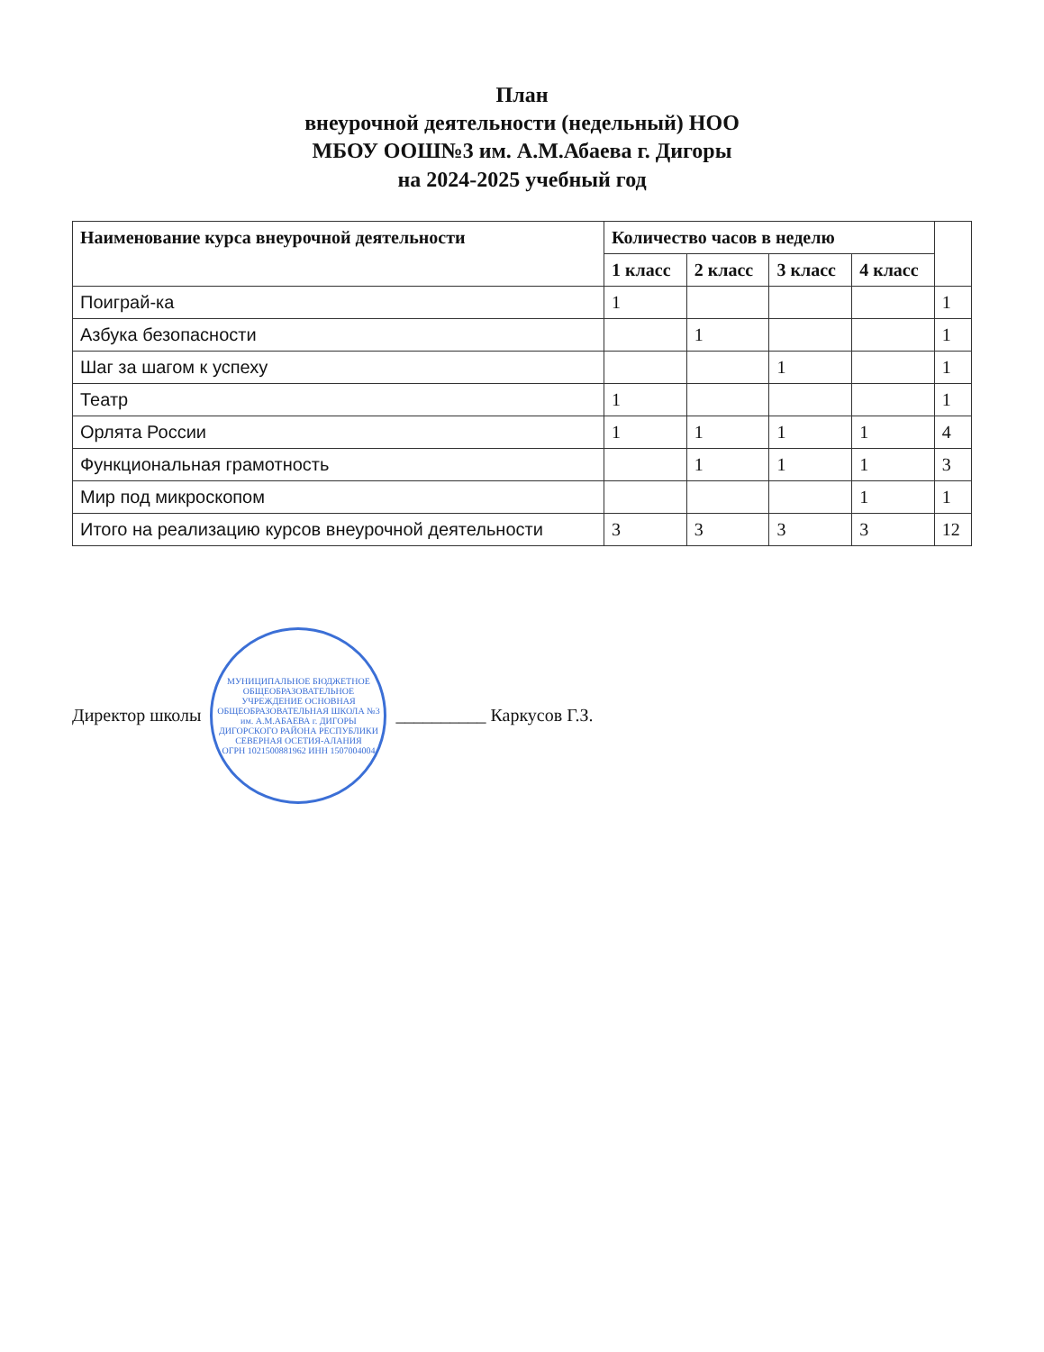План
внеурочной деятельности (недельный) НОО
МБОУ ООШ№3 им. А.М.Абаева г. Дигоры
на 2024-2025 учебный год
| Наименование курса внеурочной деятельности | Количество часов в неделю | | | | |
| --- | --- | --- | --- | --- | --- |
| | 1 класс | 2 класс | 3 класс | 4 класс | |
| Поиграй-ка | 1 | | | | 1 |
| Азбука безопасности | | 1 | | | 1 |
| Шаг за шагом к успеху | | | 1 | | 1 |
| Театр | 1 | | | | 1 |
| Орлята России | 1 | 1 | 1 | 1 | 4 |
| Функциональная грамотность | | 1 | 1 | 1 | 3 |
| Мир под микроскопом | | | | 1 | 1 |
| Итого на реализацию курсов внеурочной деятельности | 3 | 3 | 3 | 3 | 12 |
Директор школы
МУНИЦИПАЛЬНОЕ БЮДЖЕТНОЕ ОБЩЕОБРАЗОВАТЕЛЬНОЕ УЧРЕЖДЕНИЕ ОСНОВНАЯ ОБЩЕОБРАЗОВАТЕЛЬНАЯ ШКОЛА №3 им. А.М.АБАЕВА г. ДИГОРЫ ДИГОРСКОГО РАЙОНА РЕСПУБЛИКИ СЕВЕРНАЯ ОСЕТИЯ-АЛАНИЯ
ОГРН 1021500881962 ИНН 1507004004
__________ Каркусов Г.З.